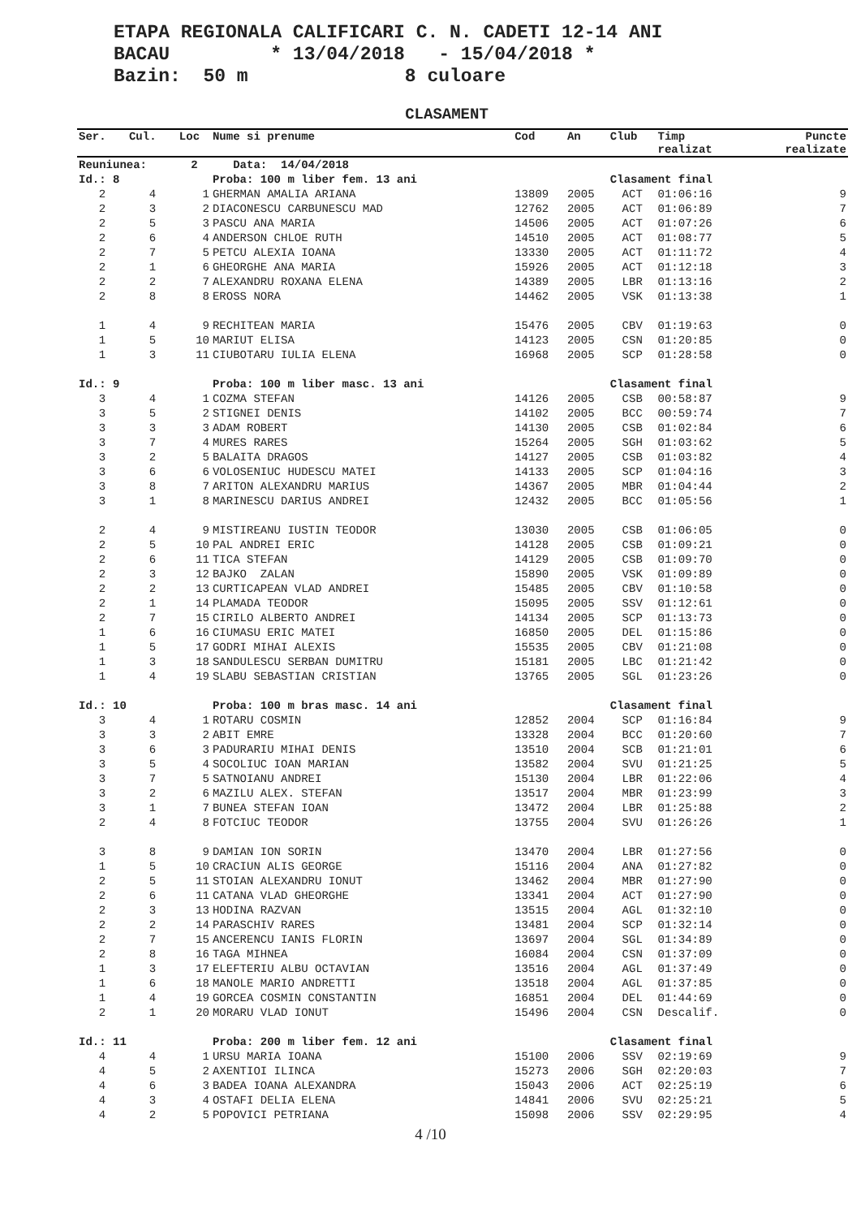ETAPA REGIONALA CALIFICARI C. N. CADETI 12-14 ANI BACAU * 13/04/2018 - 15/04/2018 * Bazin: 50 m 8 culoare
CLASAMENT
| Ser. | Cul. | Loc | Nume si prenume | Cod | An | Club | Timp realizat | Puncte realizate |
| --- | --- | --- | --- | --- | --- | --- | --- | --- |
| Reuniunea: | | 2 | Data: 14/04/2018 | | | | | |
| Id.: 8 | | | Proba: 100 m liber fem. 13 ani | | | Clasament final | | |
| 2 | 4 | 1 | GHERMAN AMALIA ARIANA | 13809 | 2005 | ACT | 01:06:16 | 9 |
| 2 | 3 | 2 | DIACONESCU CARBUNESCU MAD | 12762 | 2005 | ACT | 01:06:89 | 7 |
| 2 | 5 | 3 | PASCU ANA MARIA | 14506 | 2005 | ACT | 01:07:26 | 6 |
| 2 | 6 | 4 | ANDERSON CHLOE RUTH | 14510 | 2005 | ACT | 01:08:77 | 5 |
| 2 | 7 | 5 | PETCU ALEXIA IOANA | 13330 | 2005 | ACT | 01:11:72 | 4 |
| 2 | 1 | 6 | GHEORGHE ANA MARIA | 15926 | 2005 | ACT | 01:12:18 | 3 |
| 2 | 2 | 7 | ALEXANDRU ROXANA ELENA | 14389 | 2005 | LBR | 01:13:16 | 2 |
| 2 | 8 | 8 | EROSS NORA | 14462 | 2005 | VSK | 01:13:38 | 1 |
| 1 | 4 | 9 | RECHITEAN MARIA | 15476 | 2005 | CBV | 01:19:63 | 0 |
| 1 | 5 | 10 | MARIUT ELISA | 14123 | 2005 | CSN | 01:20:85 | 0 |
| 1 | 3 | 11 | CIUBOTARU IULIA ELENA | 16968 | 2005 | SCP | 01:28:58 | 0 |
| Id.: 9 | | | Proba: 100 m liber masc. 13 ani | | | Clasament final | | |
| 3 | 4 | 1 | COZMA STEFAN | 14126 | 2005 | CSB | 00:58:87 | 9 |
| 3 | 5 | 2 | STIGNEI DENIS | 14102 | 2005 | BCC | 00:59:74 | 7 |
| 3 | 3 | 3 | ADAM ROBERT | 14130 | 2005 | CSB | 01:02:84 | 6 |
| 3 | 7 | 4 | MURES RARES | 15264 | 2005 | SGH | 01:03:62 | 5 |
| 3 | 2 | 5 | BALAITA DRAGOS | 14127 | 2005 | CSB | 01:03:82 | 4 |
| 3 | 6 | 6 | VOLOSENIUC HUDESCU MATEI | 14133 | 2005 | SCP | 01:04:16 | 3 |
| 3 | 8 | 7 | ARITON ALEXANDRU MARIUS | 14367 | 2005 | MBR | 01:04:44 | 2 |
| 3 | 1 | 8 | MARINESCU DARIUS ANDREI | 12432 | 2005 | BCC | 01:05:56 | 1 |
| 2 | 4 | 9 | MISTIREANU IUSTIN TEODOR | 13030 | 2005 | CSB | 01:06:05 | 0 |
| 2 | 5 | 10 | PAL ANDREI ERIC | 14128 | 2005 | CSB | 01:09:21 | 0 |
| 2 | 6 | 11 | TICA STEFAN | 14129 | 2005 | CSB | 01:09:70 | 0 |
| 2 | 3 | 12 | BAJKO ZALAN | 15890 | 2005 | VSK | 01:09:89 | 0 |
| 2 | 2 | 13 | CURTICAPEAN VLAD ANDREI | 15485 | 2005 | CBV | 01:10:58 | 0 |
| 2 | 1 | 14 | PLAMADA TEODOR | 15095 | 2005 | SSV | 01:12:61 | 0 |
| 2 | 7 | 15 | CIRILO ALBERTO ANDREI | 14134 | 2005 | SCP | 01:13:73 | 0 |
| 1 | 6 | 16 | CIUMASU ERIC MATEI | 16850 | 2005 | DEL | 01:15:86 | 0 |
| 1 | 5 | 17 | GODRI MIHAI ALEXIS | 15535 | 2005 | CBV | 01:21:08 | 0 |
| 1 | 3 | 18 | SANDULESCU SERBAN DUMITRU | 15181 | 2005 | LBC | 01:21:42 | 0 |
| 1 | 4 | 19 | SLABU SEBASTIAN CRISTIAN | 13765 | 2005 | SGL | 01:23:26 | 0 |
| Id.: 10 | | | Proba: 100 m bras masc. 14 ani | | | Clasament final | | |
| 3 | 4 | 1 | ROTARU COSMIN | 12852 | 2004 | SCP | 01:16:84 | 9 |
| 3 | 3 | 2 | ABIT EMRE | 13328 | 2004 | BCC | 01:20:60 | 7 |
| 3 | 6 | 3 | PADURARIU MIHAI DENIS | 13510 | 2004 | SCB | 01:21:01 | 6 |
| 3 | 5 | 4 | SOCOLIUC IOAN MARIAN | 13582 | 2004 | SVU | 01:21:25 | 5 |
| 3 | 7 | 5 | SATNOIANU ANDREI | 15130 | 2004 | LBR | 01:22:06 | 4 |
| 3 | 2 | 6 | MAZILU ALEX. STEFAN | 13517 | 2004 | MBR | 01:23:99 | 3 |
| 3 | 1 | 7 | BUNEA STEFAN IOAN | 13472 | 2004 | LBR | 01:25:88 | 2 |
| 2 | 4 | 8 | FOTCIUC TEODOR | 13755 | 2004 | SVU | 01:26:26 | 1 |
| 3 | 8 | 9 | DAMIAN ION SORIN | 13470 | 2004 | LBR | 01:27:56 | 0 |
| 1 | 5 | 10 | CRACIUN ALIS GEORGE | 15116 | 2004 | ANA | 01:27:82 | 0 |
| 2 | 5 | 11 | STOIAN ALEXANDRU IONUT | 13462 | 2004 | MBR | 01:27:90 | 0 |
| 2 | 6 | 11 | CATANA VLAD GHEORGHE | 13341 | 2004 | ACT | 01:27:90 | 0 |
| 2 | 3 | 13 | HODINA RAZVAN | 13515 | 2004 | AGL | 01:32:10 | 0 |
| 2 | 2 | 14 | PARASCHIV RARES | 13481 | 2004 | SCP | 01:32:14 | 0 |
| 2 | 7 | 15 | ANCERENCU IANIS FLORIN | 13697 | 2004 | SGL | 01:34:89 | 0 |
| 2 | 8 | 16 | TAGA MIHNEA | 16084 | 2004 | CSN | 01:37:09 | 0 |
| 1 | 3 | 17 | ELEFTERIU ALBU OCTAVIAN | 13516 | 2004 | AGL | 01:37:49 | 0 |
| 1 | 6 | 18 | MANOLE MARIO ANDRETTI | 13518 | 2004 | AGL | 01:37:85 | 0 |
| 1 | 4 | 19 | GORCEA COSMIN CONSTANTIN | 16851 | 2004 | DEL | 01:44:69 | 0 |
| 2 | 1 | 20 | MORARU VLAD IONUT | 15496 | 2004 | CSN | Descalif. | 0 |
| Id.: 11 | | | Proba: 200 m liber fem. 12 ani | | | Clasament final | | |
| 4 | 4 | 1 | URSU MARIA IOANA | 15100 | 2006 | SSV | 02:19:69 | 9 |
| 4 | 5 | 2 | AXENTIOI ILINCA | 15273 | 2006 | SGH | 02:20:03 | 7 |
| 4 | 6 | 3 | BADEA IOANA ALEXANDRA | 15043 | 2006 | ACT | 02:25:19 | 6 |
| 4 | 3 | 4 | OSTAFI DELIA ELENA | 14841 | 2006 | SVU | 02:25:21 | 5 |
| 4 | 2 | 5 | POPOVICI PETRIANA | 15098 | 2006 | SSV | 02:29:95 | 4 |
4 /10